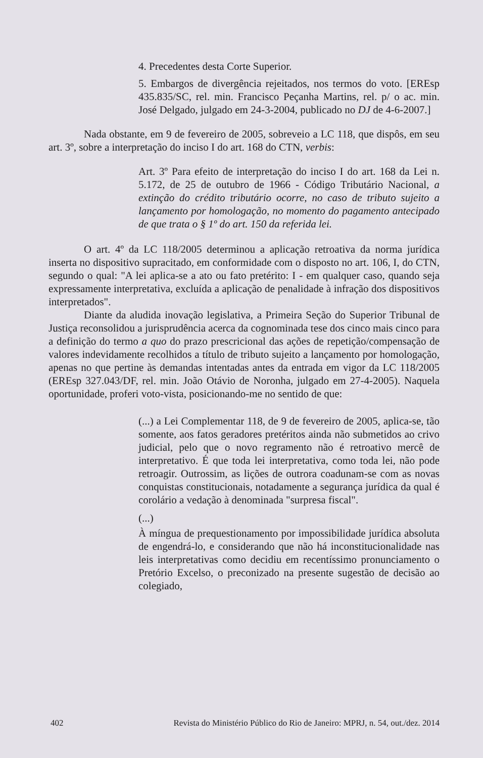4. Precedentes desta Corte Superior.
5. Embargos de divergência rejeitados, nos termos do voto. [EREsp 435.835/SC, rel. min. Francisco Peçanha Martins, rel. p/ o ac. min. José Delgado, julgado em 24-3-2004, publicado no DJ de 4-6-2007.]
Nada obstante, em 9 de fevereiro de 2005, sobreveio a LC 118, que dispôs, em seu art. 3º, sobre a interpretação do inciso I do art. 168 do CTN, verbis:
Art. 3º Para efeito de interpretação do inciso I do art. 168 da Lei n. 5.172, de 25 de outubro de 1966 - Código Tributário Nacional, a extinção do crédito tributário ocorre, no caso de tributo sujeito a lançamento por homologação, no momento do pagamento antecipado de que trata o § 1º do art. 150 da referida lei.
O art. 4º da LC 118/2005 determinou a aplicação retroativa da norma jurídica inserta no dispositivo supracitado, em conformidade com o disposto no art. 106, I, do CTN, segundo o qual: "A lei aplica-se a ato ou fato pretérito: I - em qualquer caso, quando seja expressamente interpretativa, excluída a aplicação de penalidade à infração dos dispositivos interpretados".
Diante da aludida inovação legislativa, a Primeira Seção do Superior Tribunal de Justiça reconsolidou a jurisprudência acerca da cognominada tese dos cinco mais cinco para a definição do termo a quo do prazo prescricional das ações de repetição/compensação de valores indevidamente recolhidos a título de tributo sujeito a lançamento por homologação, apenas no que pertine às demandas intentadas antes da entrada em vigor da LC 118/2005 (EREsp 327.043/DF, rel. min. João Otávio de Noronha, julgado em 27-4-2005). Naquela oportunidade, proferi voto-vista, posicionando-me no sentido de que:
(...) a Lei Complementar 118, de 9 de fevereiro de 2005, aplica-se, tão somente, aos fatos geradores pretéritos ainda não submetidos ao crivo judicial, pelo que o novo regramento não é retroativo mercê de interpretativo. É que toda lei interpretativa, como toda lei, não pode retroagir. Outrossim, as lições de outrora coadunam-se com as novas conquistas constitucionais, notadamente a segurança jurídica da qual é corolário a vedação à denominada "surpresa fiscal".
(...)
À míngua de prequestionamento por impossibilidade jurídica absoluta de engendrá-lo, e considerando que não há inconstitucionalidade nas leis interpretativas como decidiu em recentíssimo pronunciamento o Pretório Excelso, o preconizado na presente sugestão de decisão ao colegiado,
402 Revista do Ministério Público do Rio de Janeiro: MPRJ, n. 54, out./dez. 2014